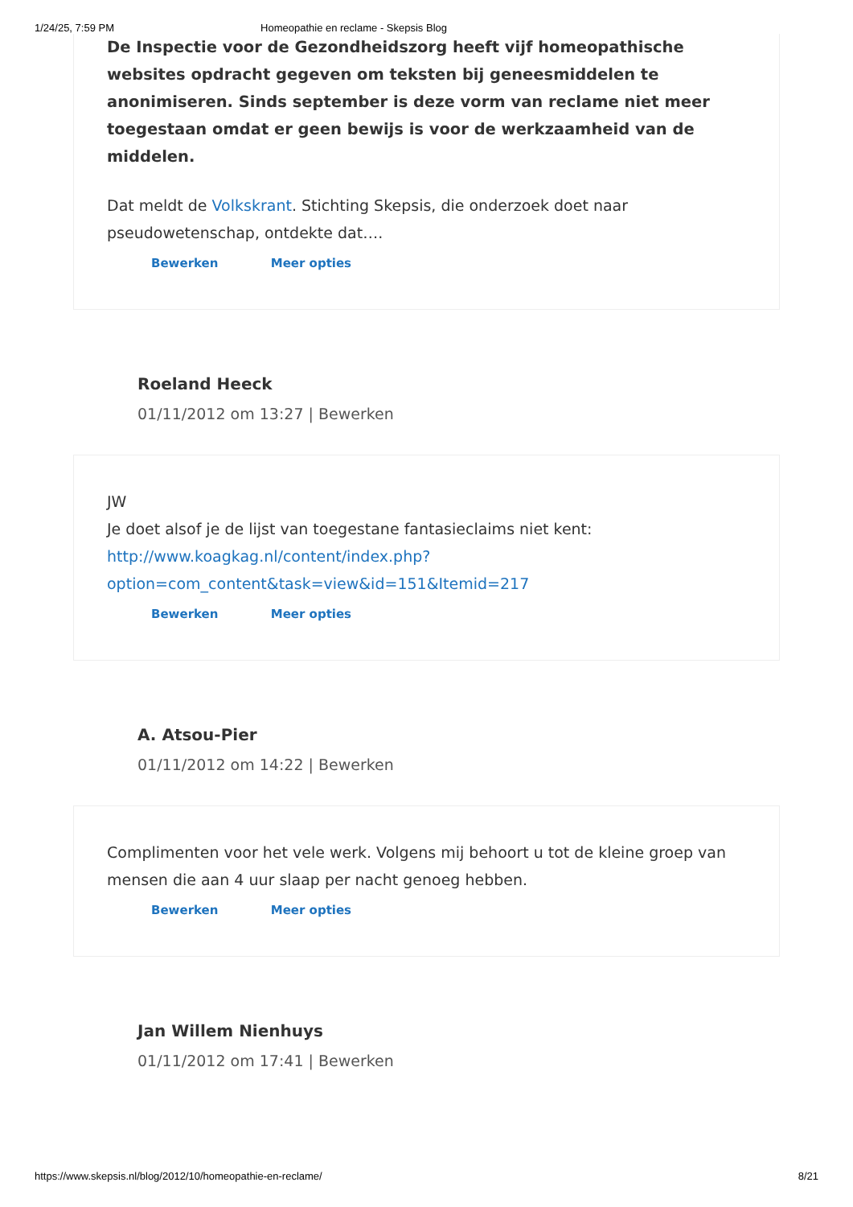1/24/25, 7:59 PM Homeopathie en reclame - Skepsis Blog
De Inspectie voor de Gezondheidszorg heeft vijf homeopathische websites opdracht gegeven om teksten bij geneesmiddelen te anonimiseren. Sinds september is deze vorm van reclame niet meer toegestaan omdat er geen bewijs is voor de werkzaamheid van de middelen.
Dat meldt de Volkskrant. Stichting Skepsis, die onderzoek doet naar pseudowetenschap, ontdekte dat….
Bewerken Meer opties
Roeland Heeck
01/11/2012 om 13:27 | Bewerken
JW
Je doet alsof je de lijst van toegestane fantasieclaims niet kent:
http://www.koagkag.nl/content/index.php?
option=com_content&task=view&id=151&Itemid=217
Bewerken Meer opties
A. Atsou-Pier
01/11/2012 om 14:22 | Bewerken
Complimenten voor het vele werk. Volgens mij behoort u tot de kleine groep van mensen die aan 4 uur slaap per nacht genoeg hebben.
Bewerken Meer opties
Jan Willem Nienhuys
01/11/2012 om 17:41 | Bewerken
https://www.skepsis.nl/blog/2012/10/homeopathie-en-reclame/ 8/21